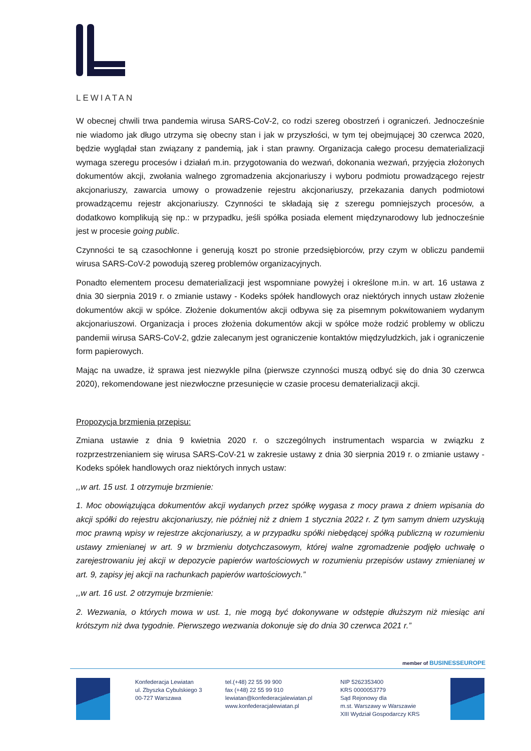LEWIATAN
W obecnej chwili trwa pandemia wirusa SARS-CoV-2, co rodzi szereg obostrzeń i ograniczeń. Jednocześnie nie wiadomo jak długo utrzyma się obecny stan i jak w przyszłości, w tym tej obejmującej 30 czerwca 2020, będzie wyglądał stan związany z pandemią, jak i stan prawny. Organizacja całego procesu dematerializacji wymaga szeregu procesów i działań m.in. przygotowania do wezwań, dokonania wezwań, przyjęcia złożonych dokumentów akcji, zwołania walnego zgromadzenia akcjonariuszy i wyboru podmiotu prowadzącego rejestr akcjonariuszy, zawarcia umowy o prowadzenie rejestru akcjonariuszy, przekazania danych podmiotowi prowadzącemu rejestr akcjonariuszy. Czynności te składają się z szeregu pomniejszych procesów, a dodatkowo komplikują się np.: w przypadku, jeśli spółka posiada element międzynarodowy lub jednocześnie jest w procesie going public.
Czynności te są czasochłonne i generują koszt po stronie przedsiębiorców, przy czym w obliczu pandemii wirusa SARS-CoV-2 powodują szereg problemów organizacyjnych.
Ponadto elementem procesu dematerializacji jest wspomniane powyżej i określone m.in. w art. 16 ustawa z dnia 30 sierpnia 2019 r. o zmianie ustawy - Kodeks spółek handlowych oraz niektórych innych ustaw złożenie dokumentów akcji w spółce. Złożenie dokumentów akcji odbywa się za pisemnym pokwitowaniem wydanym akcjonariuszowi. Organizacja i proces złożenia dokumentów akcji w spółce może rodzić problemy w obliczu pandemii wirusa SARS-CoV-2, gdzie zalecanym jest ograniczenie kontaktów międzyludzkich, jak i ograniczenie form papierowych.
Mając na uwadze, iż sprawa jest niezwykle pilna (pierwsze czynności muszą odbyć się do dnia 30 czerwca 2020), rekomendowane jest niezwłoczne przesunięcie w czasie procesu dematerializacji akcji.
Propozycja brzmienia przepisu:
Zmiana ustawie z dnia 9 kwietnia 2020 r. o szczególnych instrumentach wsparcia w związku z rozprzestrzenianiem się wirusa SARS-CoV-21 w zakresie ustawy z dnia 30 sierpnia 2019 r. o zmianie ustawy - Kodeks spółek handlowych oraz niektórych innych ustaw:
,,w art. 15 ust. 1 otrzymuje brzmienie:
1. Moc obowiązująca dokumentów akcji wydanych przez spółkę wygasa z mocy prawa z dniem wpisania do akcji spółki do rejestru akcjonariuszy, nie później niż z dniem 1 stycznia 2022 r. Z tym samym dniem uzyskują moc prawną wpisy w rejestrze akcjonariuszy, a w przypadku spółki niebędącej spółką publiczną w rozumieniu ustawy zmienianej w art. 9 w brzmieniu dotychczasowym, której walne zgromadzenie podjęło uchwałę o zarejestrowaniu jej akcji w depozycie papierów wartościowych w rozumieniu przepisów ustawy zmienianej w art. 9, zapisy jej akcji na rachunkach papierów wartościowych.”
,,w art. 16 ust. 2 otrzymuje brzmienie:
2. Wezwania, o których mowa w ust. 1, nie mogą być dokonywane w odstępie dłuższym niż miesiąc ani krótszym niż dwa tygodnie. Pierwszego wezwania dokonuje się do dnia 30 czerwca 2021 r.”
member of BUSINESSEUROPE
Konfederacja Lewiatan
ul. Zbyszka Cybulskiego 3
00-727 Warszawa
tel.(+48) 22 55 99 900
fax (+48) 22 55 99 910
lewiatan@konfederacjalewiatan.pl
www.konfederacjalewiatan.pl
NIP 5262353400
KRS 0000053779
Sąd Rejonowy dla
m.st. Warszawy w Warszawie
XIII Wydział Gospodarczy KRS